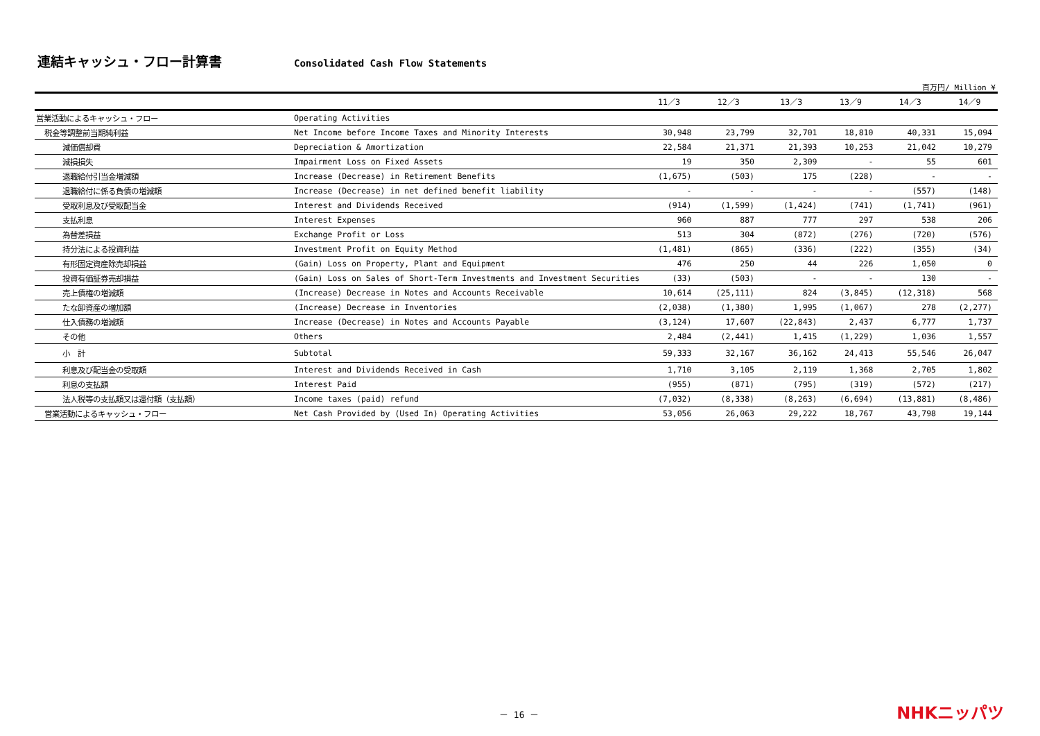連結キャッシュ・フロー計算書
Consolidated Cash Flow Statements
百万円/ Million ¥
| | | 11／3 | 12／3 | 13／3 | 13／9 | 14／3 | 14／9 |
| --- | --- | --- | --- | --- | --- | --- | --- |
| 営業活動によるキャッシュ・フロー | Operating Activities | | | | | | |
| 税金等調整前当期純利益 | Net Income before Income Taxes and Minority Interests | 30,948 | 23,799 | 32,701 | 18,810 | 40,331 | 15,094 |
| 減価償却費 | Depreciation & Amortization | 22,584 | 21,371 | 21,393 | 10,253 | 21,042 | 10,279 |
| 減損損失 | Impairment Loss on Fixed Assets | 19 | 350 | 2,309 | - | 55 | 601 |
| 退職給付引当金増減額 | Increase (Decrease) in Retirement Benefits | (1,675) | (503) | 175 | (228) | - | - |
| 退職給付に係る負債の増減額 | Increase (Decrease) in net defined benefit liability | - | - | - | - | (557) | (148) |
| 受取利息及び受取配当金 | Interest and Dividends Received | (914) | (1,599) | (1,424) | (741) | (1,741) | (961) |
| 支払利息 | Interest Expenses | 960 | 887 | 777 | 297 | 538 | 206 |
| 為替差損益 | Exchange Profit or Loss | 513 | 304 | (872) | (276) | (720) | (576) |
| 持分法による投資利益 | Investment Profit on Equity Method | (1,481) | (865) | (336) | (222) | (355) | (34) |
| 有形固定資産除売却損益 | (Gain) Loss on Property, Plant and Equipment | 476 | 250 | 44 | 226 | 1,050 | 0 |
| 投資有価証券売却損益 | (Gain) Loss on Sales of Short-Term Investments and Investment Securities | (33) | (503) | - | - | 130 | - |
| 売上債権の増減額 | (Increase) Decrease in Notes and Accounts Receivable | 10,614 | (25,111) | 824 | (3,845) | (12,318) | 568 |
| たな卸資産の増加額 | (Increase) Decrease in Inventories | (2,038) | (1,380) | 1,995 | (1,067) | 278 | (2,277) |
| 仕入債務の増減額 | Increase (Decrease) in Notes and Accounts Payable | (3,124) | 17,607 | (22,843) | 2,437 | 6,777 | 1,737 |
| その他 | Others | 2,484 | (2,441) | 1,415 | (1,229) | 1,036 | 1,557 |
| 小 計 | Subtotal | 59,333 | 32,167 | 36,162 | 24,413 | 55,546 | 26,047 |
| 利息及び配当金の受取額 | Interest and Dividends Received in Cash | 1,710 | 3,105 | 2,119 | 1,368 | 2,705 | 1,802 |
| 利息の支払額 | Interest Paid | (955) | (871) | (795) | (319) | (572) | (217) |
| 法人税等の支払額又は還付額（支払額） | Income taxes (paid) refund | (7,032) | (8,338) | (8,263) | (6,694) | (13,881) | (8,486) |
| 営業活動によるキャッシュ・フロー | Net Cash Provided by (Used In) Operating Activities | 53,056 | 26,063 | 29,222 | 18,767 | 43,798 | 19,144 |
－ 16 － NHKニッパツ